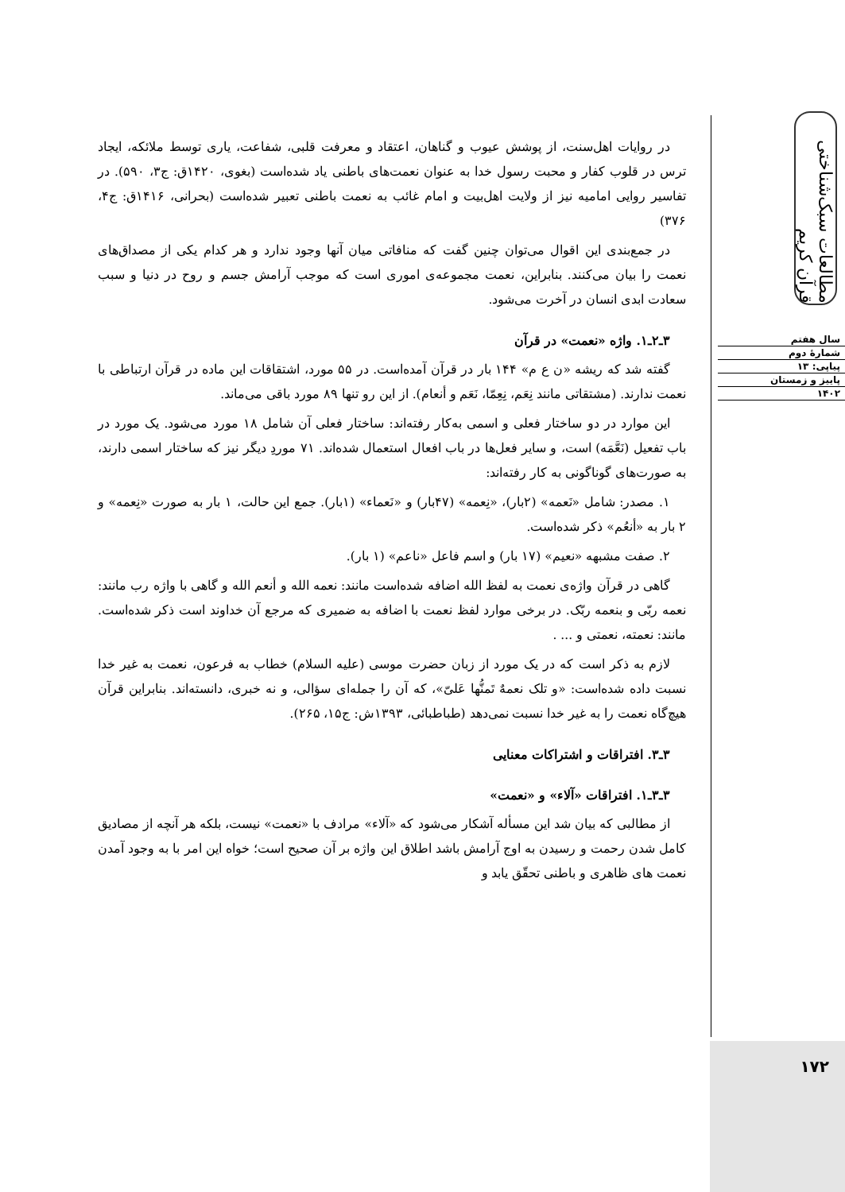در روایات اهل‌سنت، از پوشش عیوب و گناهان، اعتقاد و معرفت قلبی، شفاعت، یاری توسط ملائکه، ایجاد ترس در قلوب کفار و محبت رسول خدا به عنوان نعمت‌های باطنی یاد شده‌است (بغوی، ۱۴۲۰ق: ج۳، ۵۹۰). در تفاسیر روایی امامیه نیز از ولایت اهل‌بیت و امام غائب به نعمت باطنی تعبیر شده‌است (بحرانی، ۱۴۱۶ق: ج۴، ۳۷۶)
در جمع‌بندی این اقوال می‌توان چنین گفت که منافاتی میان آنها وجود ندارد و هر کدام یکی از مصداق‌های نعمت را بیان می‌کنند. بنابراین، نعمت مجموعه‌ی اموری است که موجب آرامش جسم و روح در دنیا و سبب سعادت ابدی انسان در آخرت می‌شود.
۳ـ۲ـ۱. واژه «نعمت» در قرآن
گفته شد که ریشه «ن ع م» ۱۴۴ بار در قرآن آمده‌است. در ۵۵ مورد، اشتقاقات این ماده در قرآن ارتباطی با نعمت ندارند. (مشتقاتی مانند نِعَم، نِعِمّا، نَعَم و أنعام). از این رو تنها ۸۹ مورد باقی می‌ماند.
این موارد در دو ساختار فعلی و اسمی به‌کار رفته‌اند: ساختار فعلی آن شامل ۱۸ مورد می‌شود. یک مورد در باب تفعیل (نَعَّمَه) است، و سایر فعل‌ها در باب افعال استعمال شده‌اند. ۷۱ موردِ دیگر نیز که ساختار اسمی دارند، به صورت‌های گوناگونی به کار رفته‌اند:
۱. مصدر: شامل «نَعمه» (۲بار)، «نِعمه» (۴۷بار) و «نَعماء» (۱بار). جمع این حالت، ۱ بار به صورت «نِعمه» و ۲ بار به «أنعُم» ذکر شده‌است.
۲. صفت مشبهه «نعیم» (۱۷ بار) و اسم فاعل «ناعم» (۱ بار).
گاهی در قرآن واژه‌ی نعمت به لفظ الله اضافه شده‌است مانند: نعمه الله و أنعم الله و گاهی با واژه رب مانند: نعمه ربّی و بنعمه ربّک. در برخی موارد لفظ نعمت با اضافه به ضمیری که مرجع آن خداوند است ذکر شده‌است. مانند: نعمته، نعمتی و ... .
لازم به ذکر است که در یک مورد از زبان حضرت موسی (علیه السلام) خطاب به فرعون، نعمت به غیر خدا نسبت داده شده‌است: «و تلک نعمهٌ تَمنُّها عَلیّ»، که آن را جمله‌ای سؤالی، و نه خبری، دانسته‌اند. بنابراین قرآن هیچ‌گاه نعمت را به غیر خدا نسبت نمی‌دهد (طباطبائی، ۱۳۹۳ش: ج۱۵، ۲۶۵).
۳ـ۳. افتراقات و اشتراکات معنایی
۳ـ۳ـ۱. افتراقات «آلاء» و «نعمت»
از مطالبی که بیان شد این مسأله آشکار می‌شود که «آلاء» مرادف با «نعمت» نیست، بلکه هر آنچه از مصادیق کامل شدن رحمت و رسیدن به اوج آرامش باشد اطلاق این واژه بر آن صحیح است؛ خواه این امر با به وجود آمدن نعمت های ظاهری و باطنی تحقّق یابد و
مطالعات سبک‌شناختی قرآن کریم
سال هفتم
شمارهٔ دوم
پیاپی: ۱۳
پاییز و زمستان
۱۴۰۲
۱۷۲